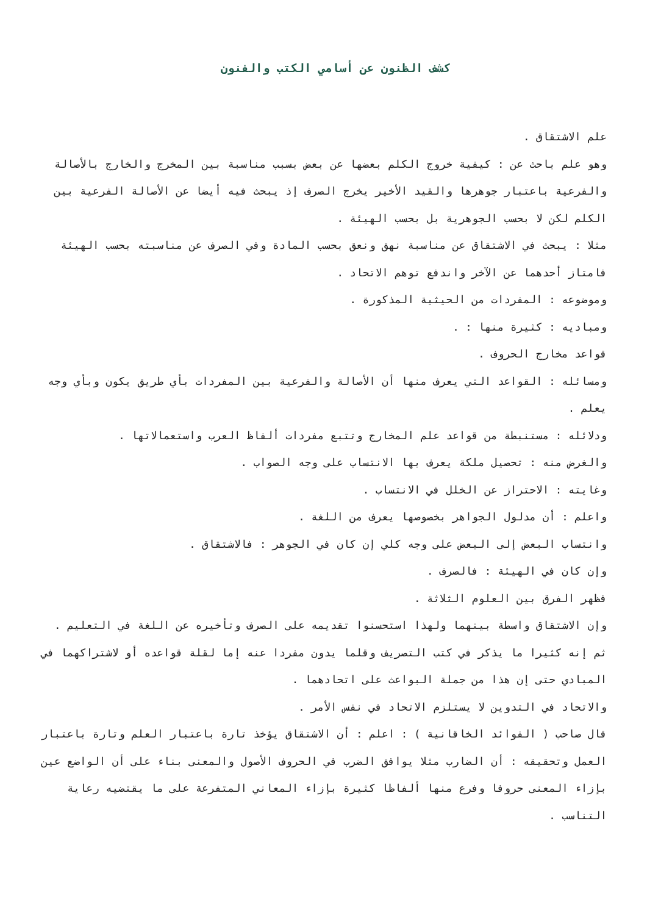كشف الظنون عن أسامي الكتب والفنون
علم الاشتقاق .
وهو علم باحث عن : كيفية خروج الكلم بعضها عن بعض بسبب مناسبة بين المخرج والخارج بالأصالة والفرعية باعتبار جوهرها والقيد الأخير يخرج الصرف إذ يبحث فيه أيضا عن الأصالة الفرعية بين الكلم لكن لا بحسب الجوهرية بل بحسب الهيئة .
مثلا : يبحث في الاشتقاق عن مناسبة نهق ونعق بحسب المادة وفي الصرف عن مناسبته بحسب الهيئة فامتاز أحدهما عن الآخر واندفع توهم الاتحاد .
وموضوعه : المفردات من الحيثية المذكورة .
ومباديه : كثيرة منها : .
قواعد مخارج الحروف .
ومسائله : القواعد التي يعرف منها أن الأصالة والفرعية بين المفردات بأي طريق يكون وبأي وجه يعلم .
ودلائله : مستنبطة من قواعد علم المخارج وتتبع مفردات ألفاظ العرب واستعمالاتها .
والغرض منه : تحصيل ملكة يعرف بها الانتساب على وجه الصواب .
وغايته : الاحتراز عن الخلل في الانتساب .
واعلم : أن مدلول الجواهر بخصوصها يعرف من اللغة .
وانتساب البعض إلى البعض على وجه كلي إن كان في الجوهر : فالاشتقاق .
وإن كان في الهيئة : فالصرف .
فظهر الفرق بين العلوم الثلاثة .
وإن الاشتقاق واسطة بينهما ولهذا استحسنوا تقديمه على الصرف وتأخيره عن اللغة في التعليم .
ثم إنه كثيرا ما يذكر في كتب التصريف وقلما يدون مفردا عنه إما لقلة قواعده أو لاشتراكهما في المبادي حتى إن هذا من جملة البواعث على اتحادهما .
والاتحاد في التدوين لا يستلزم الاتحاد في نفس الأمر .
قال صاحب ( الفوائد الخاقانية ) : اعلم : أن الاشتقاق يؤخذ تارة باعتبار العلم وتارة باعتبار العمل وتحقيقه : أن الضارب مثلا يوافق الضرب في الحروف الأصول والمعنى بناء على أن الواضع عين بإزاء المعنى حروفا وفرع منها ألفاظا كثيرة بإزاء المعاني المتفرعة على ما يقتضيه رعاية التناسب .